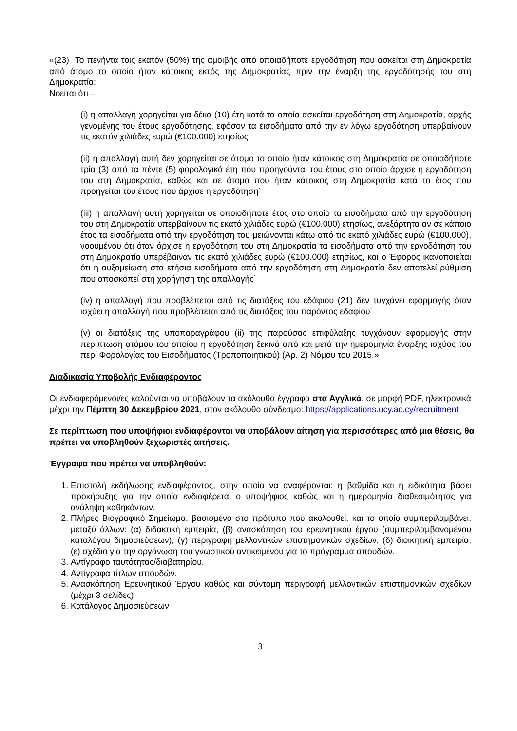«(23) Το πενήντα τοις εκατόν (50%) της αμοιβής από οποιαδήποτε εργοδότηση που ασκείται στη Δημοκρατία από άτομο το οποίο ήταν κάτοικος εκτός της Δημοκρατίας πριν την έναρξη της εργοδότησής του στη Δημοκρατία:
Νοείται ότι –
(i) η απαλλαγή χορηγείται για δέκα (10) έτη κατά τα οποία ασκείται εργοδότηση στη Δημοκρατία, αρχής γενομένης του έτους εργοδότησης, εφόσον τα εισοδήματα από την εν λόγω εργοδότηση υπερβαίνουν τις εκατόν χιλιάδες ευρώ (€100.000) ετησίως˙
(ii) η απαλλαγή αυτή δεν χορηγείται σε άτομο το οποίο ήταν κάτοικος στη Δημοκρατία σε οποιαδήποτε τρία (3) από τα πέντε (5) φορολογικά έτη που προηγούνται του έτους στο οποίο άρχισε η εργοδότηση του στη Δημοκρατία, καθώς και σε άτομο που ήταν κάτοικος στη Δημοκρατία κατά το έτος που προηγείται του έτους που άρχισε η εργοδότηση˙
(iii) η απαλλαγή αυτή χορηγείται σε οποιοδήποτε έτος στο οποίο τα εισοδήματα από την εργοδότηση του στη Δημοκρατία υπερβαίνουν τις εκατό χιλιάδες ευρώ (€100.000) ετησίως, ανεξάρτητα αν σε κάποιο έτος τα εισοδήματα από την εργοδότηση του μειώνονται κάτω από τις εκατό χιλιάδες ευρώ (€100.000), νοουμένου ότι όταν άρχισε η εργοδότηση του στη Δημοκρατία τα εισοδήματα από την εργοδότηση του στη Δημοκρατία υπερέβαιναν τις εκατό χιλιάδες ευρώ (€100.000) ετησίως, και ο Έφορος ικανοποιείται ότι η αυξομείωση στα ετήσια εισοδήματα από την εργοδότηση στη Δημοκρατία δεν αποτελεί ρύθμιση που αποσκοπεί στη χορήγηση της απαλλαγής˙
(iv) η απαλλαγή που προβλέπεται από τις διατάξεις του εδάφιου (21) δεν τυγχάνει εφαρμογής όταν ισχύει η απαλλαγή που προβλέπεται από τις διατάξεις του παρόντος εδαφίου˙
(v) οι διατάξεις της υποπαραγράφου (ii) της παρούσας επιφύλαξης τυγχάνουν εφαρμογής στην περίπτωση ατόμου του οποίου η εργοδότηση ξεκινά από και μετά την ημερομηνία έναρξης ισχύος του περί Φορολογίας του Εισοδήματος (Τροποποιητικού) (Αρ. 2) Νόμου του 2015.»
Διαδικασία Υποβολής Ενδιαφέροντος
Οι ενδιαφερόμενοι/ες καλούνται να υποβάλουν τα ακόλουθα έγγραφα στα Αγγλικά, σε μορφή PDF, ηλεκτρονικά μέχρι την Πέμπτη 30 Δεκεμβρίου 2021, στον ακόλουθο σύνδεσμο: https://applications.ucy.ac.cy/recruitment
Σε περίπτωση που υποψήφιοι ενδιαφέρονται να υποβάλουν αίτηση για περισσότερες από μια θέσεις, θα πρέπει να υποβληθούν ξεχωριστές αιτήσεις.
Έγγραφα που πρέπει να υποβληθούν:
1. Επιστολή εκδήλωσης ενδιαφέροντος, στην οποία να αναφέρονται: η βαθμίδα και η ειδικότητα βάσει προκήρυξης για την οποία ενδιαφέρεται ο υποψήφιος καθώς και η ημερομηνία διαθεσιμότητας για ανάληψη καθηκόντων.
2. Πλήρες Βιογραφικό Σημείωμα, βασισμένο στο πρότυπο που ακολουθεί, και το οποίο συμπεριλαμβάνει, μεταξύ άλλων: (α) διδακτική εμπειρία, (β) ανασκόπηση του ερευνητικού έργου (συμπεριλαμβανομένου καταλόγου δημοσιεύσεων), (γ) περιγραφή μελλοντικών επιστημονικών σχεδίων, (δ) διοικητική εμπειρία, (ε) σχέδιο για την οργάνωση του γνωστικού αντικειμένου για το πρόγραμμα σπουδών.
3. Αντίγραφο ταυτότητας/διαβατηρίου.
4. Αντίγραφα τίτλων σπουδών.
5. Ανασκόπηση Ερευνητικού Έργου καθώς και σύντομη περιγραφή μελλοντικών επιστημονικών σχεδίων (μέχρι 3 σελίδες)
6. Κατάλογος Δημοσιεύσεων
3